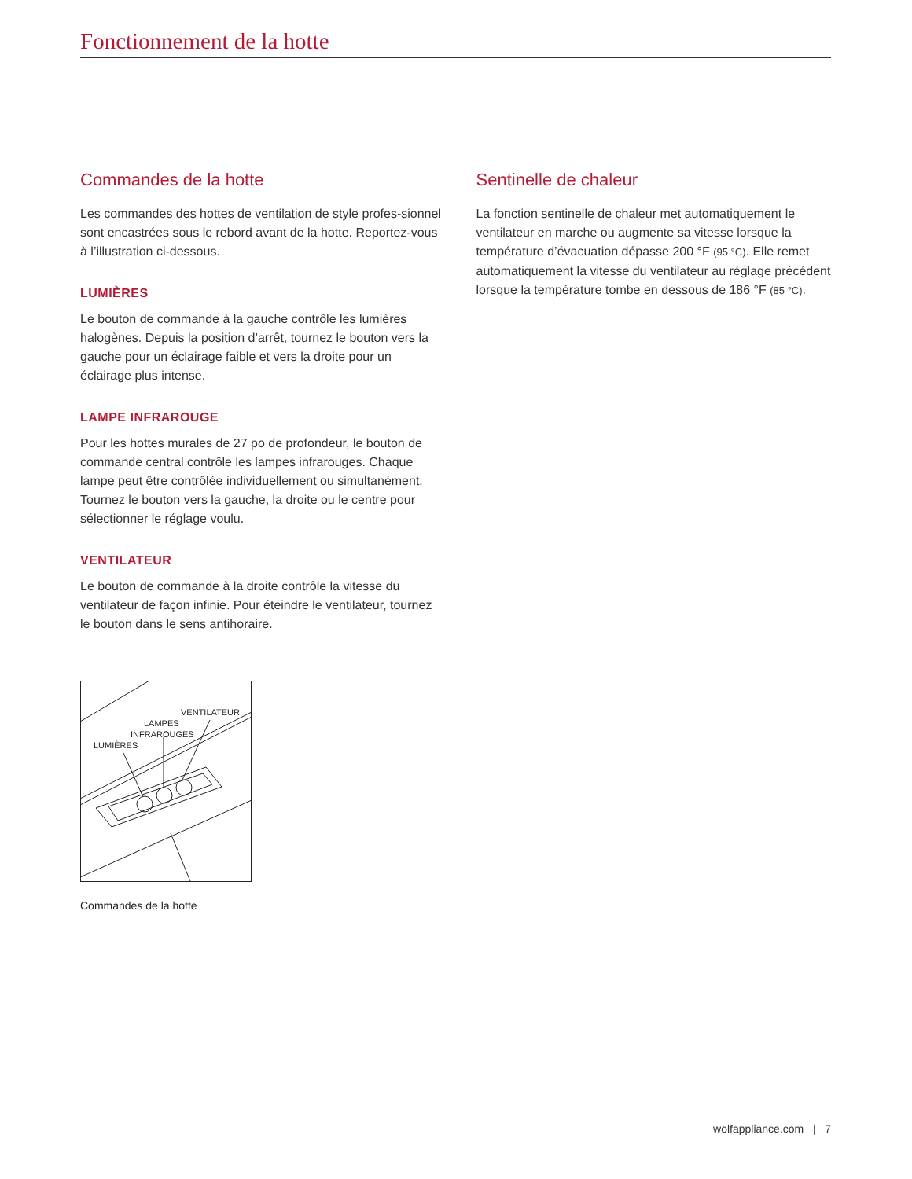Fonctionnement de la hotte
Commandes de la hotte
Les commandes des hottes de ventilation de style profes-sionnel sont encastrées sous le rebord avant de la hotte. Reportez-vous à l’illustration ci-dessous.
LUMIÈRES
Le bouton de commande à la gauche contrôle les lumières halogènes. Depuis la position d’arrêt, tournez le bouton vers la gauche pour un éclairage faible et vers la droite pour un éclairage plus intense.
LAMPE INFRAROUGE
Pour les hottes murales de 27 po de profondeur, le bouton de commande central contrôle les lampes infrarouges. Chaque lampe peut être contrôlée individuellement ou simultanément. Tournez le bouton vers la gauche, la droite ou le centre pour sélectionner le réglage voulu.
VENTILATEUR
Le bouton de commande à la droite contrôle la vitesse du ventilateur de façon infinie. Pour éteindre le ventilateur, tournez le bouton dans le sens antihoraire.
VENTILATEUR
LAMPES
INFRAROUGES
LUMIÈRES
Commandes de la hotte
Sentinelle de chaleur
La fonction sentinelle de chaleur met automatiquement le ventilateur en marche ou augmente sa vitesse lorsque la température d’évacuation dépasse 200 °F (95 °C). Elle remet automatiquement la vitesse du ventilateur au réglage précédent lorsque la température tombe en dessous de 186 °F (85 °C).
wolfappliance.com | 7